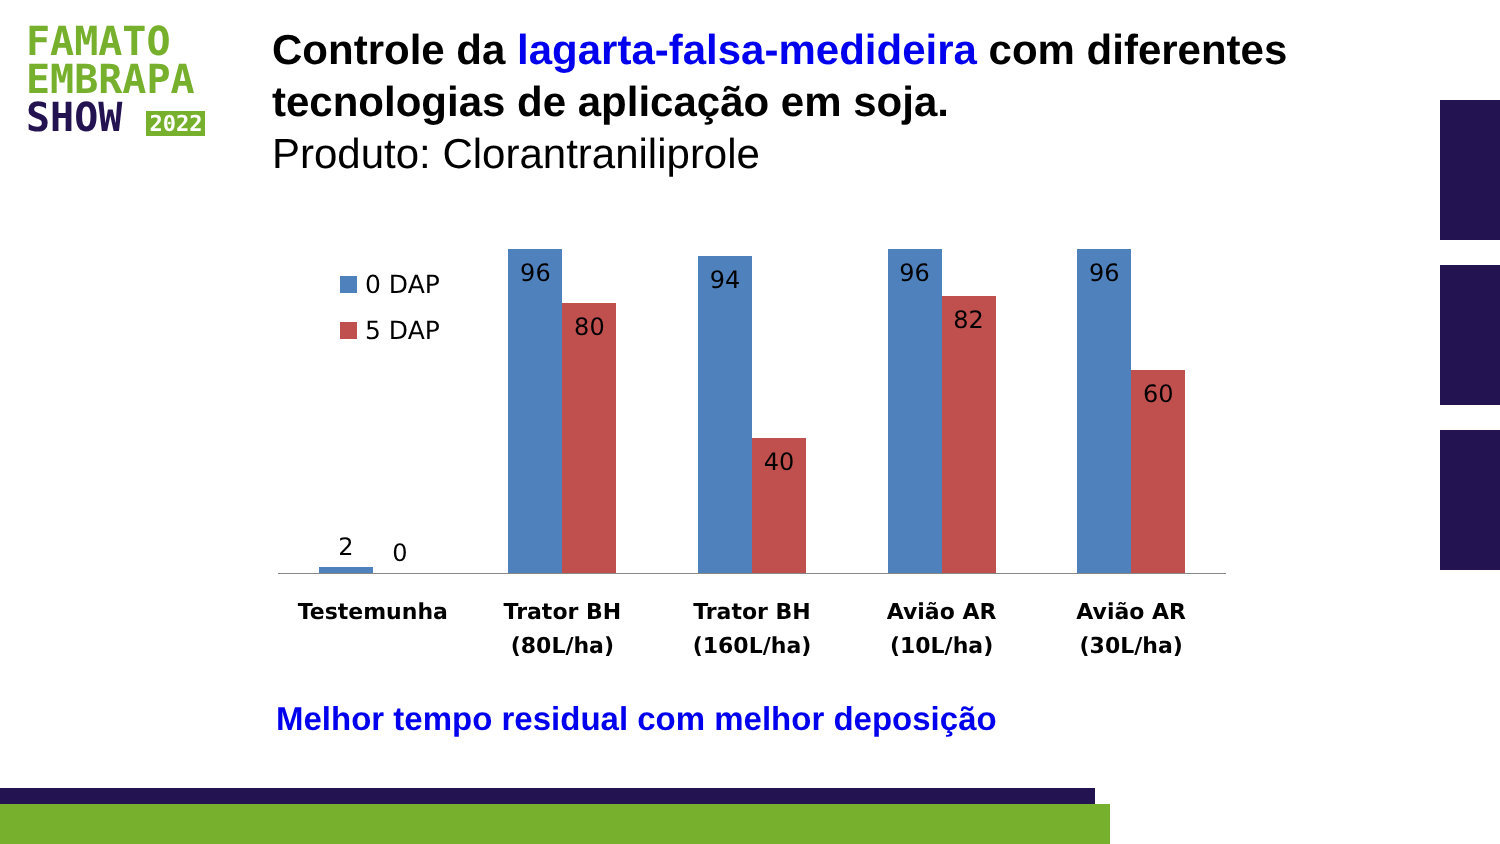FAMATO
EMBRAPA
SHOW 2022
Controle da lagarta-falsa-medideira com diferentes tecnologias de aplicação em soja.
Produto: Clorantraniliprole
0 DAP
5 DAP
2
0
96
80
94
40
96
82
96
60
Testemunha Trator BH
(80L/ha)
Trator BH
(160L/ha)
Avião AR
(10L/ha)
Avião AR
(30L/ha)
Melhor tempo residual com melhor deposição